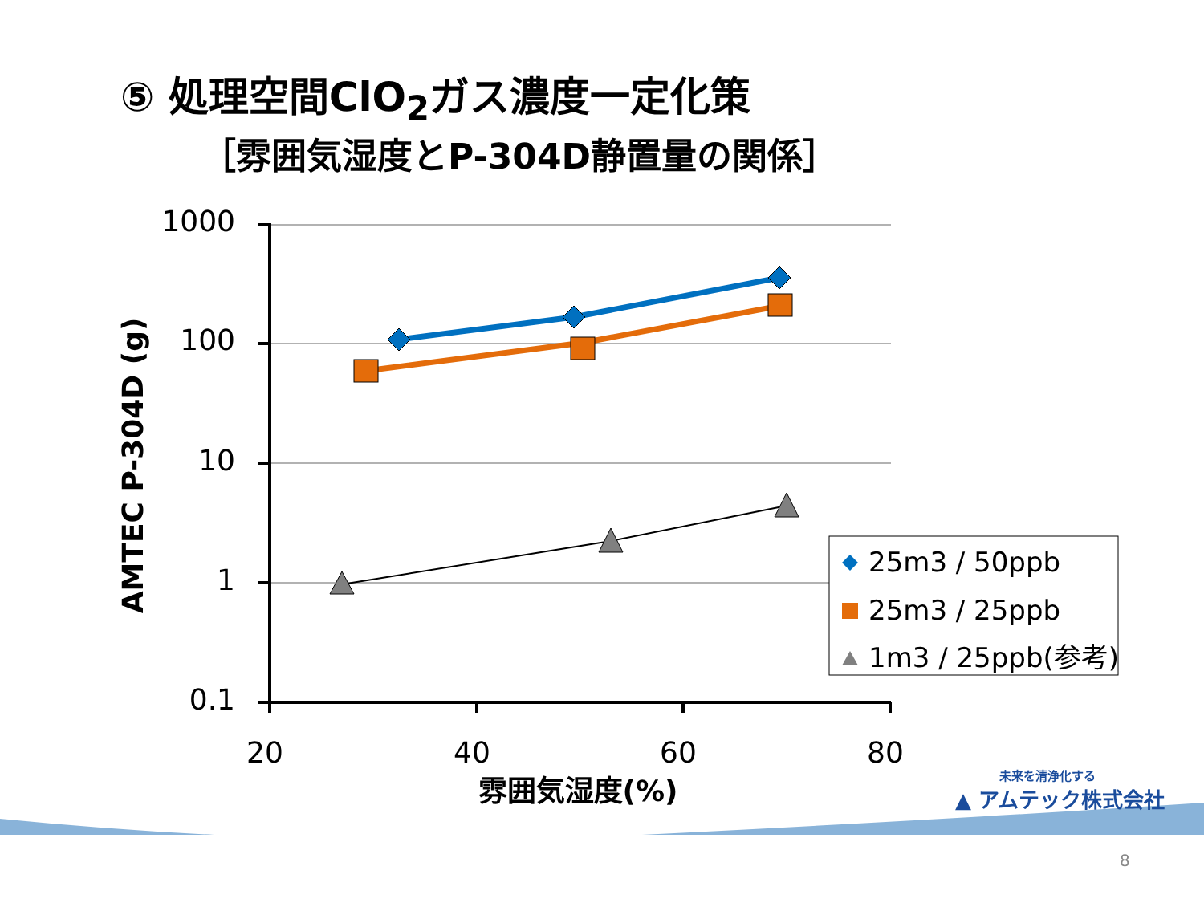⑤ 処理空間ClO<sub>2</sub>ガス濃度一定化策
［雰囲気湿度とP-304D静置量の関係］
1000
100
10
1
0.1
20
40
60
80
雰囲気湿度(%)
AMTEC P-304D (g)
25m3 / 50ppb
25m3 / 25ppb
1m3 / 25ppb(参考)
未来を清浄化する
▲ アムテック株式会社
8